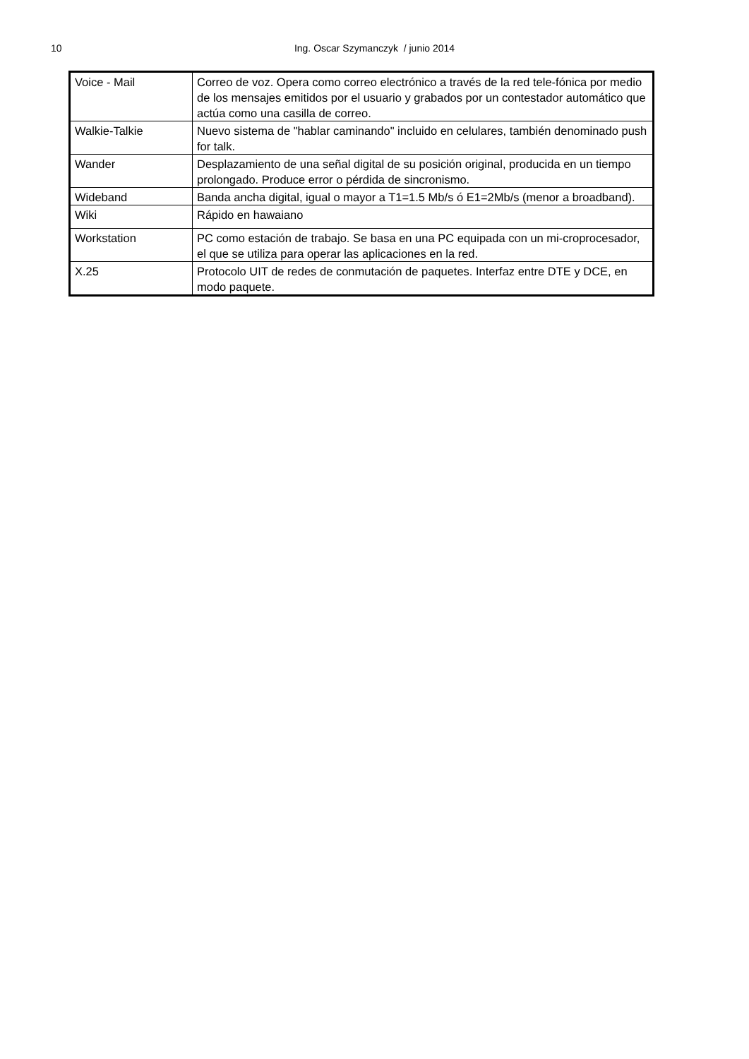10
Ing. Oscar Szymanczyk / junio 2014
| Voice - Mail | Correo de voz. Opera como correo electrónico a través de la red tele-fónica por medio de los mensajes emitidos por el usuario y grabados por un contestador automático que actúa como una casilla de correo. |
| Walkie-Talkie | Nuevo sistema de "hablar caminando" incluido en celulares, también denominado push for talk. |
| Wander | Desplazamiento de una señal digital de su posición original, producida en un tiempo prolongado. Produce error o pérdida de sincronismo. |
| Wideband | Banda ancha digital, igual o mayor a T1=1.5 Mb/s ó E1=2Mb/s (menor a broadband). |
| Wiki | Rápido en hawaiano |
| Workstation | PC como estación de trabajo. Se basa en una PC equipada con un mi-croprocesador, el que se utiliza para operar las aplicaciones en la red. |
| X.25 | Protocolo UIT de redes de conmutación de paquetes. Interfaz entre DTE y DCE, en modo paquete. |